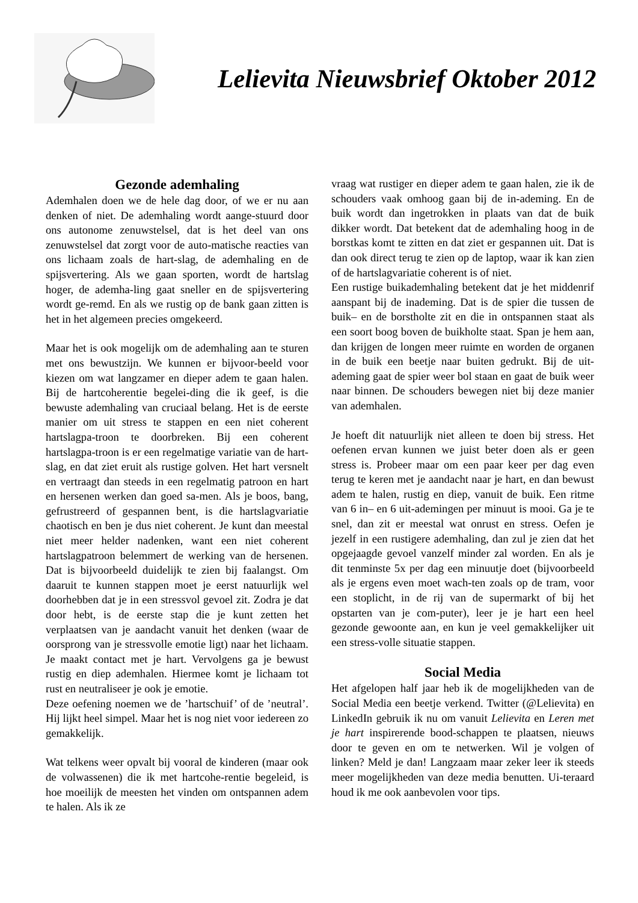Lelievita Nieuwsbrief Oktober 2012
Gezonde ademhaling
Ademhalen doen we de hele dag door, of we er nu aan denken of niet. De ademhaling wordt aange-stuurd door ons autonome zenuwstelsel, dat is het deel van ons zenuwstelsel dat zorgt voor de auto-matische reacties van ons lichaam zoals de hart-slag, de ademhaling en de spijsvertering. Als we gaan sporten, wordt de hartslag hoger, de ademha-ling gaat sneller en de spijsvertering wordt ge-remd. En als we rustig op de bank gaan zitten is het in het algemeen precies omgekeerd.
Maar het is ook mogelijk om de ademhaling aan te sturen met ons bewustzijn. We kunnen er bijvoor-beeld voor kiezen om wat langzamer en dieper adem te gaan halen. Bij de hartcoherentie begelei-ding die ik geef, is die bewuste ademhaling van cruciaal belang. Het is de eerste manier om uit stress te stappen en een niet coherent hartslagpa-troon te doorbreken. Bij een coherent hartslagpa-troon is er een regelmatige variatie van de hart-slag, en dat ziet eruit als rustige golven. Het hart versnelt en vertraagt dan steeds in een regelmatig patroon en hart en hersenen werken dan goed sa-men. Als je boos, bang, gefrustreerd of gespannen bent, is die hartslagvariatie chaotisch en ben je dus niet coherent. Je kunt dan meestal niet meer helder nadenken, want een niet coherent hartslagpatroon belemmert de werking van de hersenen. Dat is bijvoorbeeld duidelijk te zien bij faalangst. Om daaruit te kunnen stappen moet je eerst natuurlijk wel doorhebben dat je in een stressvol gevoel zit. Zodra je dat door hebt, is de eerste stap die je kunt zetten het verplaatsen van je aandacht vanuit het denken (waar de oorsprong van je stressvolle emotie ligt) naar het lichaam. Je maakt contact met je hart. Vervolgens ga je bewust rustig en diep ademhalen. Hiermee komt je lichaam tot rust en neutraliseer je ook je emotie.
Deze oefening noemen we de ’hartschuif’ of de ’neutral’. Hij lijkt heel simpel. Maar het is nog niet voor iedereen zo gemakkelijk.
Wat telkens weer opvalt bij vooral de kinderen (maar ook de volwassenen) die ik met hartcohe-rentie begeleid, is hoe moeilijk de meesten het vinden om ontspannen adem te halen. Als ik ze
vraag wat rustiger en dieper adem te gaan halen, zie ik de schouders vaak omhoog gaan bij de in-ademing. En de buik wordt dan ingetrokken in plaats van dat de buik dikker wordt. Dat betekent dat de ademhaling hoog in de borstkas komt te zitten en dat ziet er gespannen uit. Dat is dan ook direct terug te zien op de laptop, waar ik kan zien of de hartslagvariatie coherent is of niet.
Een rustige buikademhaling betekent dat je het middenrif aanspant bij de inademing. Dat is de spier die tussen de buik– en de borstholte zit en die in ontspannen staat als een soort boog boven de buikholte staat. Span je hem aan, dan krijgen de longen meer ruimte en worden de organen in de buik een beetje naar buiten gedrukt. Bij de uit-ademing gaat de spier weer bol staan en gaat de buik weer naar binnen. De schouders bewegen niet bij deze manier van ademhalen.
Je hoeft dit natuurlijk niet alleen te doen bij stress. Het oefenen ervan kunnen we juist beter doen als er geen stress is. Probeer maar om een paar keer per dag even terug te keren met je aandacht naar je hart, en dan bewust adem te halen, rustig en diep, vanuit de buik. Een ritme van 6 in– en 6 uit-ademingen per minuut is mooi. Ga je te snel, dan zit er meestal wat onrust en stress. Oefen je jezelf in een rustigere ademhaling, dan zul je zien dat het opgejaagde gevoel vanzelf minder zal worden. En als je dit tenminste 5x per dag een minuutje doet (bijvoorbeeld als je ergens even moet wach-ten zoals op de tram, voor een stoplicht, in de rij van de supermarkt of bij het opstarten van je com-puter), leer je je hart een heel gezonde gewoonte aan, en kun je veel gemakkelijker uit een stress-volle situatie stappen.
Social Media
Het afgelopen half jaar heb ik de mogelijkheden van de Social Media een beetje verkend. Twitter (@Lelievita) en LinkedIn gebruik ik nu om vanuit Lelievita en Leren met je hart inspirerende bood-schappen te plaatsen, nieuws door te geven en om te netwerken. Wil je volgen of linken? Meld je dan! Langzaam maar zeker leer ik steeds meer mogelijkheden van deze media benutten. Ui-teraard houd ik me ook aanbevolen voor tips.